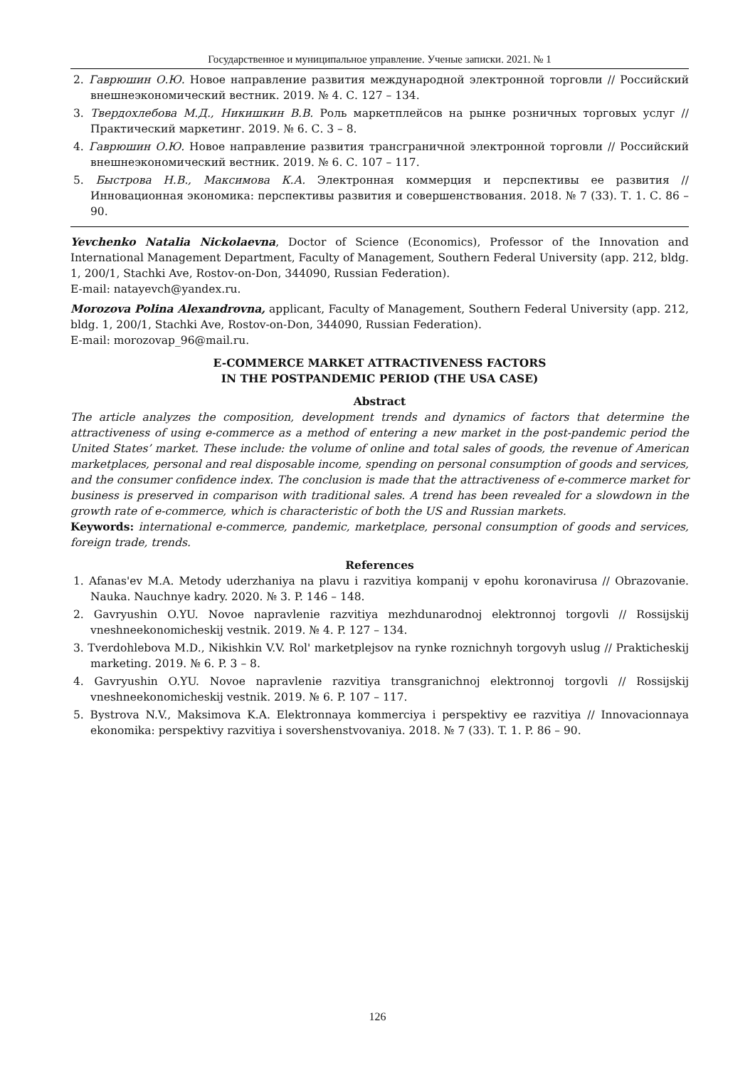Государственное и муниципальное управление. Ученые записки. 2021. № 1
2. Гаврюшин О.Ю. Новое направление развития международной электронной торговли // Российский внешнеэкономический вестник. 2019. № 4. С. 127 – 134.
3. Твердохлебова М.Д., Никишкин В.В. Роль маркетплейсов на рынке розничных торговых услуг // Практический маркетинг. 2019. № 6. С. 3 – 8.
4. Гаврюшин О.Ю. Новое направление развития трансграничной электронной торговли // Российский внешнеэкономический вестник. 2019. № 6. С. 107 – 117.
5. Быстрова Н.В., Максимова К.А. Электронная коммерция и перспективы ее развития // Инновационная экономика: перспективы развития и совершенствования. 2018. № 7 (33). Т. 1. С. 86 – 90.
Yevchenko Natalia Nickolaevna, Doctor of Science (Economics), Professor of the Innovation and International Management Department, Faculty of Management, Southern Federal University (app. 212, bldg. 1, 200/1, Stachki Ave, Rostov-on-Don, 344090, Russian Federation).
E-mail: natayevch@yandex.ru.
Morozova Polina Alexandrovna, applicant, Faculty of Management, Southern Federal University (app. 212, bldg. 1, 200/1, Stachki Ave, Rostov-on-Don, 344090, Russian Federation).
E-mail: morozovap_96@mail.ru.
E-COMMERCE MARKET ATTRACTIVENESS FACTORS
IN THE POSTPANDEMIC PERIOD (THE USA CASE)
Abstract
The article analyzes the composition, development trends and dynamics of factors that determine the attractiveness of using e-commerce as a method of entering a new market in the post-pandemic period the United States’ market. These include: the volume of online and total sales of goods, the revenue of American marketplaces, personal and real disposable income, spending on personal consumption of goods and services, and the consumer confidence index. The conclusion is made that the attractiveness of e-commerce market for business is preserved in comparison with traditional sales. A trend has been revealed for a slowdown in the growth rate of e-commerce, which is characteristic of both the US and Russian markets.
Keywords: international e-commerce, pandemic, marketplace, personal consumption of goods and services, foreign trade, trends.
References
1. Afanas'ev M.A. Metody uderzhaniya na plavu i razvitiya kompanij v epohu koronavirusa // Obrazovanie. Nauka. Nauchnye kadry. 2020. № 3. P. 146 – 148.
2. Gavryushin O.YU. Novoe napravlenie razvitiya mezhdunarodnoj elektronnoj torgovli // Rossijskij vneshneekonomicheskij vestnik. 2019. № 4. P. 127 – 134.
3. Tverdohlebova M.D., Nikishkin V.V. Rol' marketplejsov na rynke roznichnyh torgovyh uslug // Prakticheskij marketing. 2019. № 6. P. 3 – 8.
4. Gavryushin O.YU. Novoe napravlenie razvitiya transgranichnoj elektronnoj torgovli // Rossijskij vneshneekonomicheskij vestnik. 2019. № 6. P. 107 – 117.
5. Bystrova N.V., Maksimova K.A. Elektronnaya kommerciya i perspektivy ee razvitiya // Innovacionnaya ekonomika: perspektivy razvitiya i sovershenstvovaniya. 2018. № 7 (33). T. 1. P. 86 – 90.
126